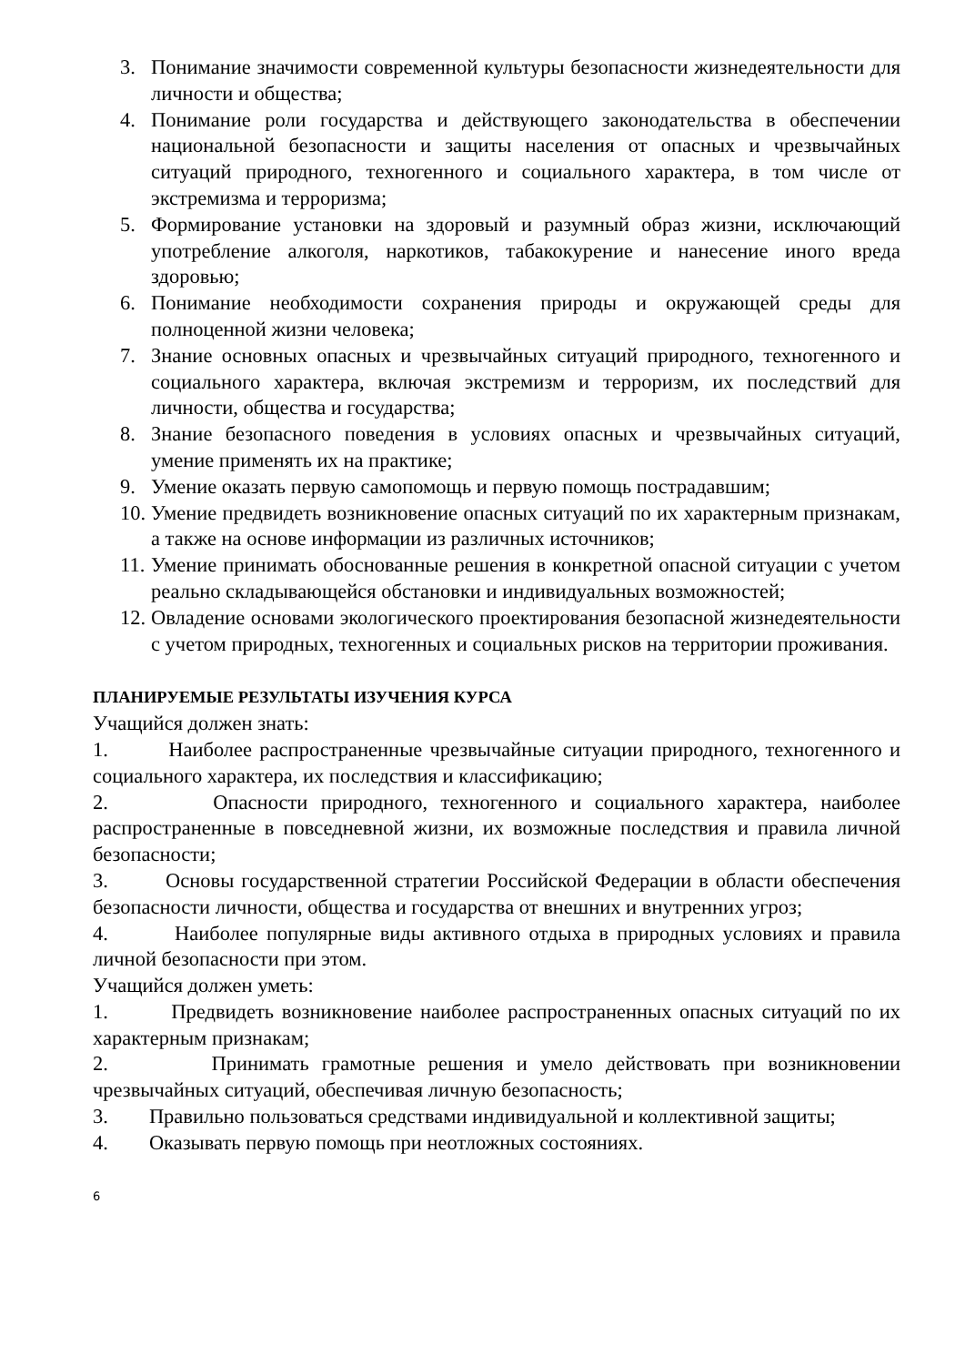3. Понимание значимости современной культуры безопасности жизнедеятельности для личности и общества;
4. Понимание роли государства и действующего законодательства в обеспечении национальной безопасности и защиты населения от опасных и чрезвычайных ситуаций природного, техногенного и социального характера, в том числе от экстремизма и терроризма;
5. Формирование установки на здоровый и разумный образ жизни, исключающий употребление алкоголя, наркотиков, табакокурение и нанесение иного вреда здоровью;
6. Понимание необходимости сохранения природы и окружающей среды для полноценной жизни человека;
7. Знание основных опасных и чрезвычайных ситуаций природного, техногенного и социального характера, включая экстремизм и терроризм, их последствий для личности, общества и государства;
8. Знание безопасного поведения в условиях опасных и чрезвычайных ситуаций, умение применять их на практике;
9. Умение оказать первую самопомощь и первую помощь пострадавшим;
10. Умение предвидеть возникновение опасных ситуаций по их характерным признакам, а также на основе информации из различных источников;
11. Умение принимать обоснованные решения в конкретной опасной ситуации с учетом реально складывающейся обстановки и индивидуальных возможностей;
12. Овладение основами экологического проектирования безопасной жизнедеятельности с учетом природных, техногенных и социальных рисков на территории проживания.
ПЛАНИРУЕМЫЕ РЕЗУЛЬТАТЫ ИЗУЧЕНИЯ КУРСА
Учащийся должен знать:
1. Наиболее распространенные чрезвычайные ситуации природного, техногенного и социального характера, их последствия и классификацию;
2. Опасности природного, техногенного и социального характера, наиболее распространенные в повседневной жизни, их возможные последствия и правила личной безопасности;
3. Основы государственной стратегии Российской Федерации в области обеспечения безопасности личности, общества и государства от внешних и внутренних угроз;
4. Наиболее популярные виды активного отдыха в природных условиях и правила личной безопасности при этом.
Учащийся должен уметь:
1. Предвидеть возникновение наиболее распространенных опасных ситуаций по их характерным признакам;
2. Принимать грамотные решения и умело действовать при возникновении чрезвычайных ситуаций, обеспечивая личную безопасность;
3. Правильно пользоваться средствами индивидуальной и коллективной защиты;
4. Оказывать первую помощь при неотложных состояниях.
6